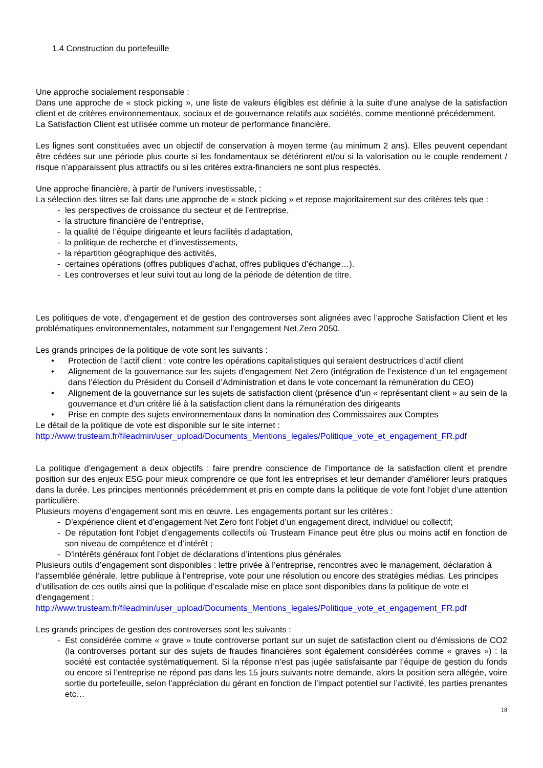1.4 Construction du portefeuille
Une approche socialement responsable :
Dans une approche de « stock picking », une liste de valeurs éligibles est définie à la suite d’une analyse de la satisfaction client et de critères environnementaux, sociaux et de gouvernance relatifs aux sociétés, comme mentionné précédemment.
La Satisfaction Client est utilisée comme un moteur de performance financière.
Les lignes sont constituées avec un objectif de conservation à moyen terme (au minimum 2 ans). Elles peuvent cependant être cédées sur une période plus courte si les fondamentaux se détériorent et/ou si la valorisation ou le couple rendement / risque n’apparaissent plus attractifs ou si les critères extra-financiers ne sont plus respectés.
Une approche financière, à partir de l'univers investissable, :
La sélection des titres se fait dans une approche de « stock picking » et repose majoritairement sur des critères tels que :
- les perspectives de croissance du secteur et de l’entreprise,
- la structure financière de l’entreprise,
- la qualité de l’équipe dirigeante et leurs facilités d’adaptation,
- la politique de recherche et d’investissements,
- la répartition géographique des activités,
- certaines opérations (offres publiques d’achat, offres publiques d’échange…).
- Les controverses et leur suivi tout au long de la période de détention de titre.
Les politiques de vote, d’engagement et de gestion des controverses sont alignées avec l’approche Satisfaction Client et les problématiques environnementales, notamment sur l’engagement Net Zero 2050.
Les grands principes de la politique de vote sont les suivants :
• Protection de l’actif client : vote contre les opérations capitalistiques qui seraient destructrices d’actif client
• Alignement de la gouvernance sur les sujets d’engagement Net Zero (intégration de l’existence d’un tel engagement dans l’élection du Président du Conseil d’Administration et dans le vote concernant la rémunération du CEO)
• Alignement de la gouvernance sur les sujets de satisfaction client (présence d’un « représentant client » au sein de la gouvernance et d’un critère lié à la satisfaction client dans la rémunération des dirigeants
• Prise en compte des sujets environnementaux dans la nomination des Commissaires aux Comptes
Le détail de la politique de vote est disponible sur le site internet :
http://www.trusteam.fr/fileadmin/user_upload/Documents_Mentions_legales/Politique_vote_et_engagement_FR.pdf
La politique d’engagement a deux objectifs : faire prendre conscience de l’importance de la satisfaction client et prendre position sur des enjeux ESG pour mieux comprendre ce que font les entreprises et leur demander d’améliorer leurs pratiques dans la durée. Les principes mentionnés précédemment et pris en compte dans la politique de vote font l’objet d’une attention particulière.
Plusieurs moyens d’engagement sont mis en œuvre. Les engagements portant sur les critères :
- D’expérience client et d’engagement Net Zero font l’objet d’un engagement direct, individuel ou collectif;
- De réputation font l’objet d’engagements collectifs où Trusteam Finance peut être plus ou moins actif en fonction de son niveau de compétence et d’intérêt ;
- D’intérêts généraux font l’objet de déclarations d’intentions plus générales
Plusieurs outils d’engagement sont disponibles : lettre privée à l’entreprise, rencontres avec le management, déclaration à l’assemblée générale, lettre publique à l’entreprise, vote pour une résolution ou encore des stratégies médias. Les principes d’utilisation de ces outils ainsi que la politique d’escalade mise en place sont disponibles dans la politique de vote et d’engagement :
http://www.trusteam.fr/fileadmin/user_upload/Documents_Mentions_legales/Politique_vote_et_engagement_FR.pdf
Les grands principes de gestion des controverses sont les suivants :
- Est considérée comme « grave » toute controverse portant sur un sujet de satisfaction client ou d’émissions de CO2 (la controverses portant sur des sujets de fraudes financières sont également considérées comme « graves ») : la société est contactée systématiquement. Si la réponse n’est pas jugée satisfaisante par l’équipe de gestion du fonds ou encore si l’entreprise ne répond pas dans les 15 jours suivants notre demande, alors la position sera allégée, voire sortie du portefeuille, selon l’appréciation du gérant en fonction de l’impact potentiel sur l’activité, les parties prenantes etc…
18